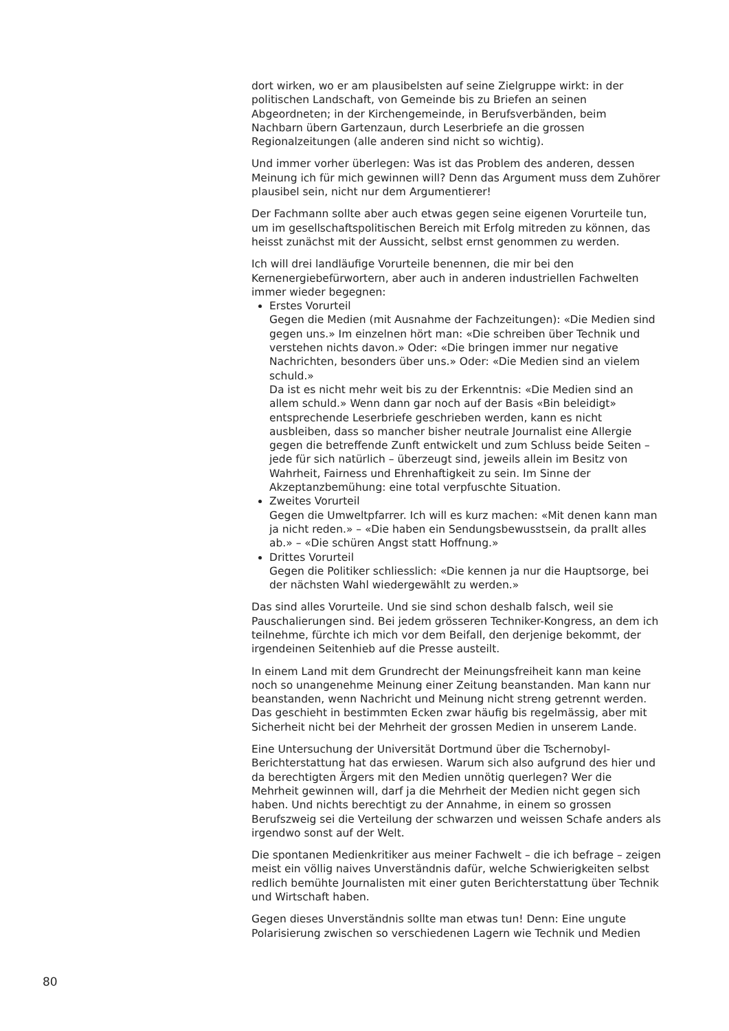dort wirken, wo er am plausibelsten auf seine Zielgruppe wirkt: in der politischen Landschaft, von Gemeinde bis zu Briefen an seinen Abgeordneten; in der Kirchengemeinde, in Berufsverbänden, beim Nachbarn übern Gartenzaun, durch Leserbriefe an die grossen Regionalzeitungen (alle anderen sind nicht so wichtig).
Und immer vorher überlegen: Was ist das Problem des anderen, dessen Meinung ich für mich gewinnen will? Denn das Argument muss dem Zuhörer plausibel sein, nicht nur dem Argumentierer!
Der Fachmann sollte aber auch etwas gegen seine eigenen Vorurteile tun, um im gesellschaftspolitischen Bereich mit Erfolg mitreden zu können, das heisst zunächst mit der Aussicht, selbst ernst genommen zu werden.
Ich will drei landläufige Vorurteile benennen, die mir bei den Kernenergiebefürwortern, aber auch in anderen industriellen Fachwelten immer wieder begegnen:
Erstes Vorurteil
Gegen die Medien (mit Ausnahme der Fachzeitungen): «Die Medien sind gegen uns.» Im einzelnen hört man: «Die schreiben über Technik und verstehen nichts davon.» Oder: «Die bringen immer nur negative Nachrichten, besonders über uns.» Oder: «Die Medien sind an vielem schuld.»
Da ist es nicht mehr weit bis zu der Erkenntnis: «Die Medien sind an allem schuld.» Wenn dann gar noch auf der Basis «Bin beleidigt» entsprechende Leserbriefe geschrieben werden, kann es nicht ausbleiben, dass so mancher bisher neutrale Journalist eine Allergie gegen die betreffende Zunft entwickelt und zum Schluss beide Seiten – jede für sich natürlich – überzeugt sind, jeweils allein im Besitz von Wahrheit, Fairness und Ehrenhaftigkeit zu sein. Im Sinne der Akzeptanzbemühung: eine total verpfuschte Situation.
Zweites Vorurteil
Gegen die Umweltpfarrer. Ich will es kurz machen: «Mit denen kann man ja nicht reden.» – «Die haben ein Sendungsbewusstsein, da prallt alles ab.» – «Die schüren Angst statt Hoffnung.»
Drittes Vorurteil
Gegen die Politiker schliesslich: «Die kennen ja nur die Hauptsorge, bei der nächsten Wahl wiedergewählt zu werden.»
Das sind alles Vorurteile. Und sie sind schon deshalb falsch, weil sie Pauschalierungen sind. Bei jedem grösseren Techniker-Kongress, an dem ich teilnehme, fürchte ich mich vor dem Beifall, den derjenige bekommt, der irgendeinen Seitenhieb auf die Presse austeilt.
In einem Land mit dem Grundrecht der Meinungsfreiheit kann man keine noch so unangenehme Meinung einer Zeitung beanstanden. Man kann nur beanstanden, wenn Nachricht und Meinung nicht streng getrennt werden. Das geschieht in bestimmten Ecken zwar häufig bis regelmässig, aber mit Sicherheit nicht bei der Mehrheit der grossen Medien in unserem Lande.
Eine Untersuchung der Universität Dortmund über die Tschernobyl-Berichterstattung hat das erwiesen. Warum sich also aufgrund des hier und da berechtigten Ärgers mit den Medien unnötig querlegen? Wer die Mehrheit gewinnen will, darf ja die Mehrheit der Medien nicht gegen sich haben. Und nichts berechtigt zu der Annahme, in einem so grossen Berufszweig sei die Verteilung der schwarzen und weissen Schafe anders als irgendwo sonst auf der Welt.
Die spontanen Medienkritiker aus meiner Fachwelt – die ich befrage – zeigen meist ein völlig naives Unverständnis dafür, welche Schwierigkeiten selbst redlich bemühte Journalisten mit einer guten Berichterstattung über Technik und Wirtschaft haben.
Gegen dieses Unverständnis sollte man etwas tun! Denn: Eine ungute Polarisierung zwischen so verschiedenen Lagern wie Technik und Medien
80